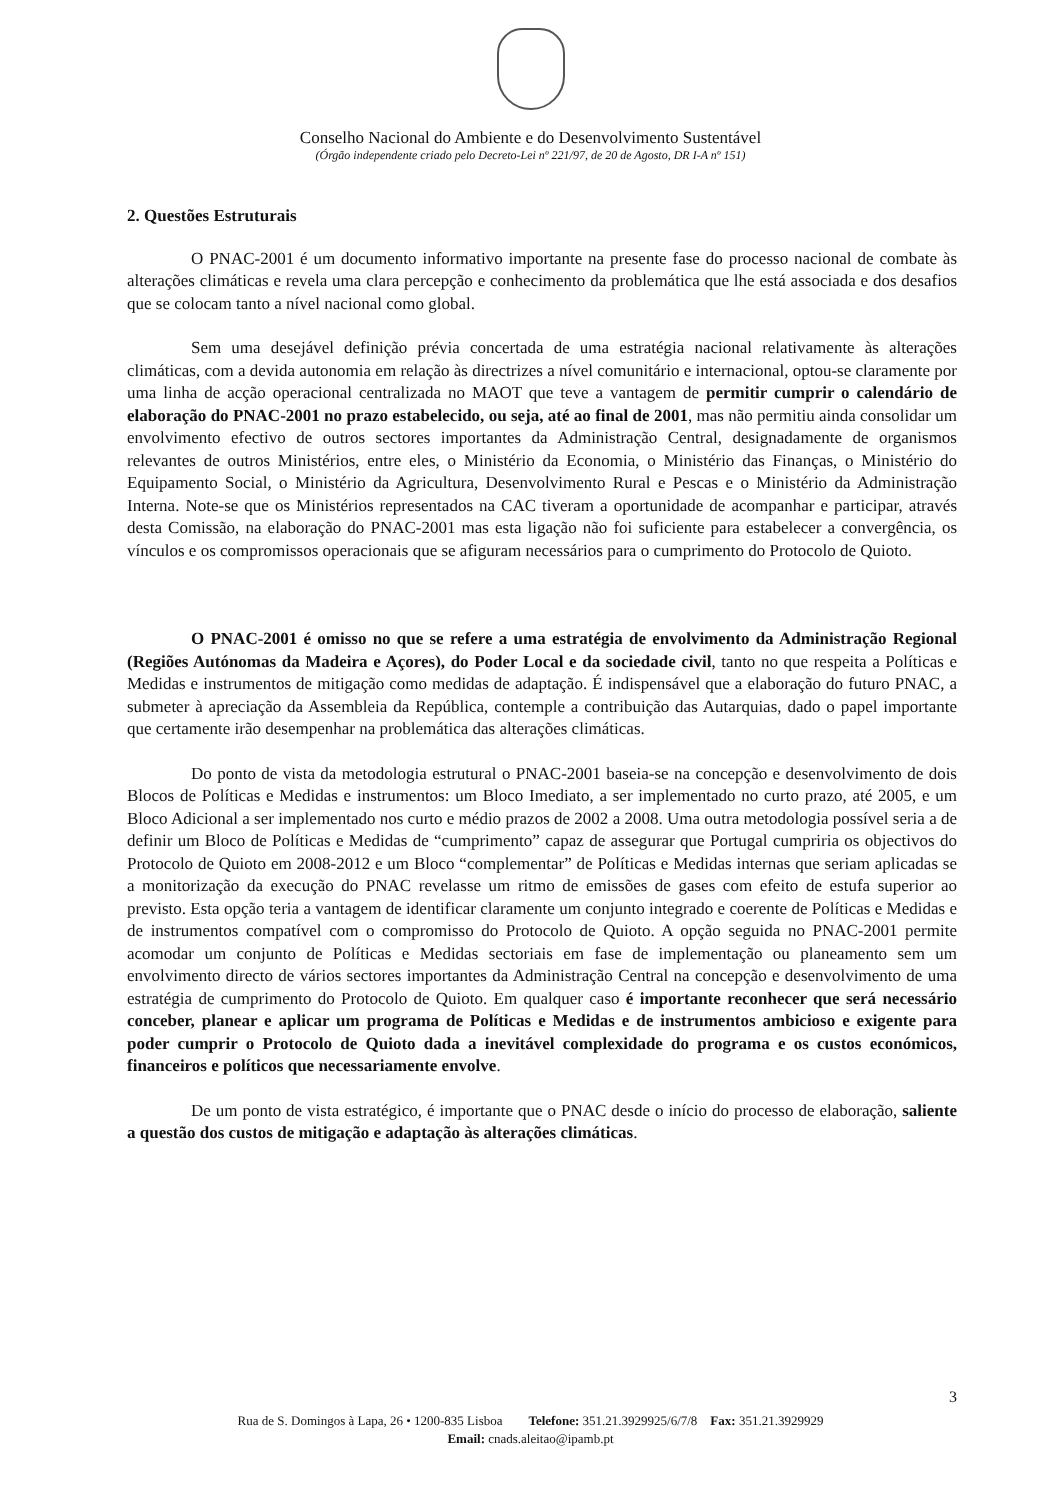Conselho Nacional do Ambiente e do Desenvolvimento Sustentável
(Órgão independente criado pelo Decreto-Lei nº 221/97, de 20 de Agosto, DR I-A nº 151)
2. Questões Estruturais
O PNAC-2001 é um documento informativo importante na presente fase do processo nacional de combate às alterações climáticas e revela uma clara percepção e conhecimento da problemática que lhe está associada e dos desafios que se colocam tanto a nível nacional como global.
Sem uma desejável definição prévia concertada de uma estratégia nacional relativamente às alterações climáticas, com a devida autonomia em relação às directrizes a nível comunitário e internacional, optou-se claramente por uma linha de acção operacional centralizada no MAOT que teve a vantagem de permitir cumprir o calendário de elaboração do PNAC-2001 no prazo estabelecido, ou seja, até ao final de 2001, mas não permitiu ainda consolidar um envolvimento efectivo de outros sectores importantes da Administração Central, designadamente de organismos relevantes de outros Ministérios, entre eles, o Ministério da Economia, o Ministério das Finanças, o Ministério do Equipamento Social, o Ministério da Agricultura, Desenvolvimento Rural e Pescas e o Ministério da Administração Interna. Note-se que os Ministérios representados na CAC tiveram a oportunidade de acompanhar e participar, através desta Comissão, na elaboração do PNAC-2001 mas esta ligação não foi suficiente para estabelecer a convergência, os vínculos e os compromissos operacionais que se afiguram necessários para o cumprimento do Protocolo de Quioto.
O PNAC-2001 é omisso no que se refere a uma estratégia de envolvimento da Administração Regional (Regiões Autónomas da Madeira e Açores), do Poder Local e da sociedade civil, tanto no que respeita a Políticas e Medidas e instrumentos de mitigação como medidas de adaptação. É indispensável que a elaboração do futuro PNAC, a submeter à apreciação da Assembleia da República, contemple a contribuição das Autarquias, dado o papel importante que certamente irão desempenhar na problemática das alterações climáticas.
Do ponto de vista da metodologia estrutural o PNAC-2001 baseia-se na concepção e desenvolvimento de dois Blocos de Políticas e Medidas e instrumentos: um Bloco Imediato, a ser implementado no curto prazo, até 2005, e um Bloco Adicional a ser implementado nos curto e médio prazos de 2002 a 2008. Uma outra metodologia possível seria a de definir um Bloco de Políticas e Medidas de “cumprimento” capaz de assegurar que Portugal cumpriria os objectivos do Protocolo de Quioto em 2008-2012 e um Bloco “complementar” de Políticas e Medidas internas que seriam aplicadas se a monitorização da execução do PNAC revelasse um ritmo de emissões de gases com efeito de estufa superior ao previsto. Esta opção teria a vantagem de identificar claramente um conjunto integrado e coerente de Políticas e Medidas e de instrumentos compatível com o compromisso do Protocolo de Quioto. A opção seguida no PNAC-2001 permite acomodar um conjunto de Políticas e Medidas sectoriais em fase de implementação ou planeamento sem um envolvimento directo de vários sectores importantes da Administração Central na concepção e desenvolvimento de uma estratégia de cumprimento do Protocolo de Quioto. Em qualquer caso é importante reconhecer que será necessário conceber, planear e aplicar um programa de Políticas e Medidas e de instrumentos ambicioso e exigente para poder cumprir o Protocolo de Quioto dada a inevitável complexidade do programa e os custos económicos, financeiros e políticos que necessariamente envolve.
De um ponto de vista estratégico, é importante que o PNAC desde o início do processo de elaboração, saliente a questão dos custos de mitigação e adaptação às alterações climáticas.
3
Rua de S. Domingos à Lapa, 26 • 1200-835 Lisboa Telefone: 351.21.3929925/6/7/8 Fax: 351.21.3929929
Email: cnads.aleitao@ipamb.pt